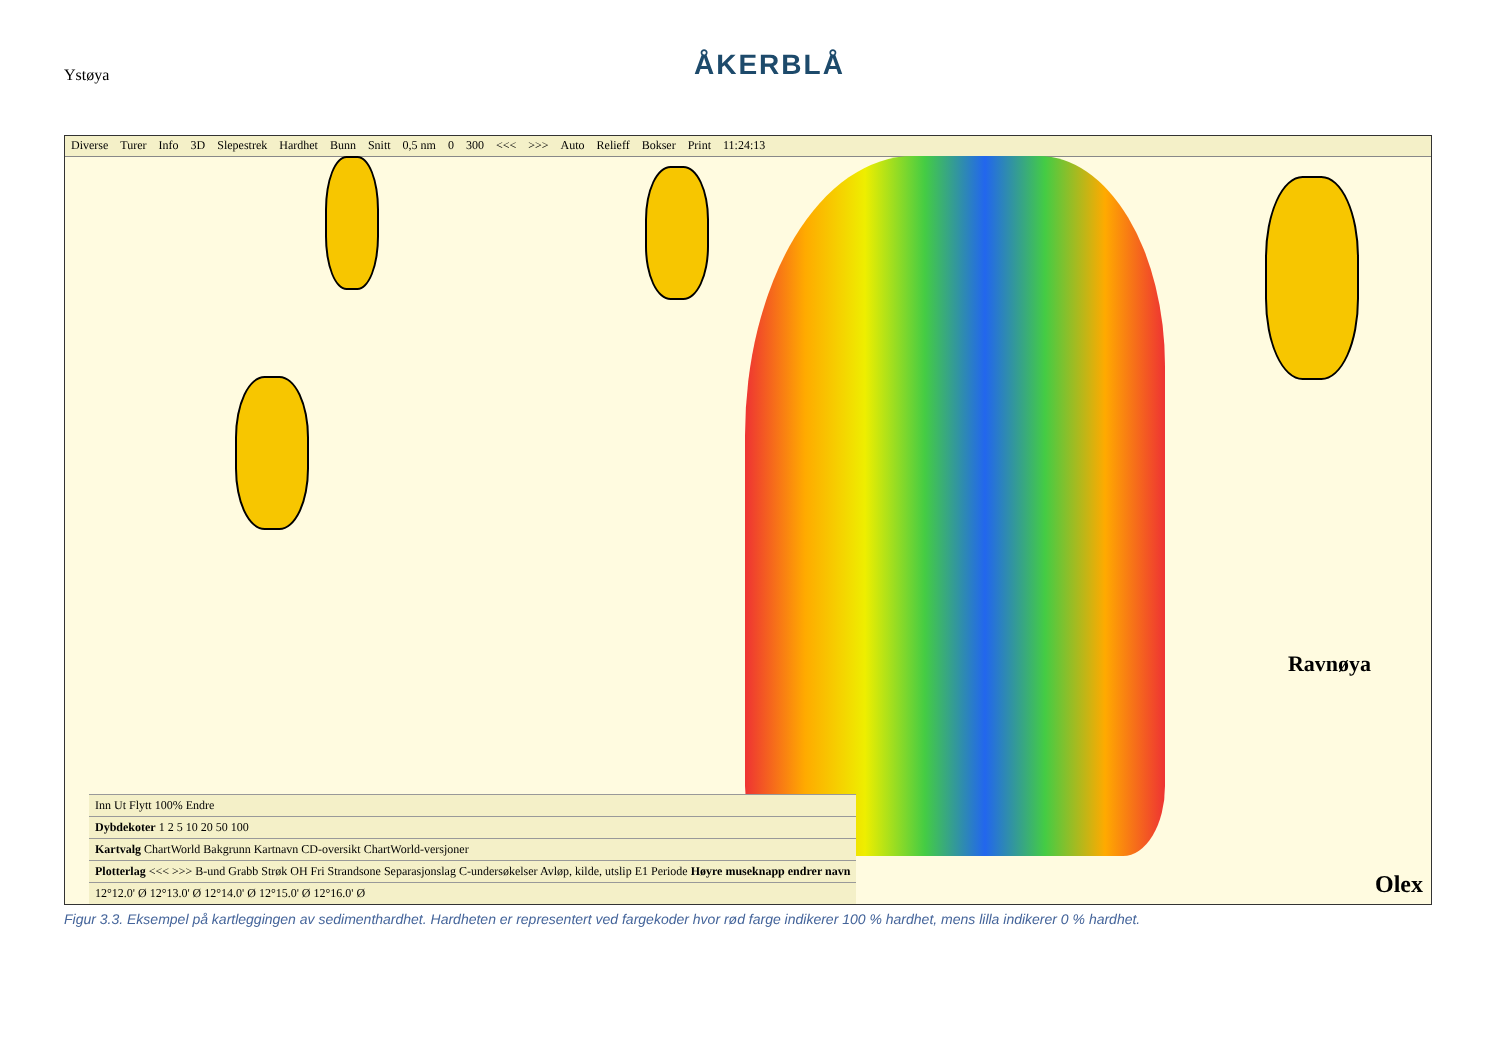Ystøya
ÅKERBLÅ
Diverse Turer Info 3D Slepestrek Hardhet Bunn Snitt 0,5 nm 0 300 <<< >>> Auto Relieff Bokser Print 11:24:13
Ravnøya
Inn Ut Flytt 100% Endre
Dybdekoter 1 2 5 10 20 50 100
Kartvalg ChartWorld Bakgrunn Kartnavn CD-oversikt ChartWorld-versjoner
Plotterlag <<< >>> B-und Grabb Strøk OH Fri Strandsone Separasjonslag C-undersøkelser Avløp, kilde, utslip E1 Periode Høyre museknapp endrer navn
12°12.0' Ø 12°13.0' Ø 12°14.0' Ø 12°15.0' Ø 12°16.0' Ø
Olex
Figur 3.3. Eksempel på kartleggingen av sedimenthardhet. Hardheten er representert ved fargekoder hvor rød farge indikerer 100 % hardhet, mens lilla indikerer 0 % hardhet.